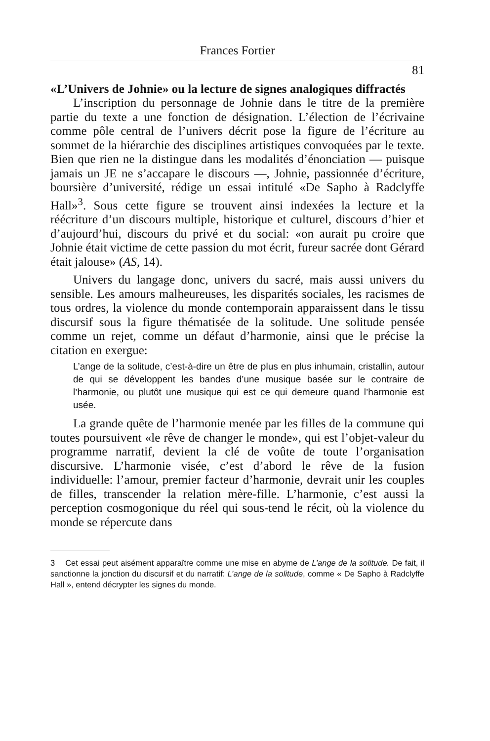Frances Fortier
81
«L’Univers de Johnie» ou la lecture de signes analogiques diffractés
L’inscription du personnage de Johnie dans le titre de la première partie du texte a une fonction de désignation. L’élection de l’écrivaine comme pôle central de l’univers décrit pose la figure de l’écriture au sommet de la hiérarchie des disciplines artistiques convoquées par le texte. Bien que rien ne la distingue dans les modalités d’énonciation — puisque jamais un JE ne s’accapare le discours —, Johnie, passionnée d’écriture, boursière d’université, rédige un essai intitulé «De Sapho à Radclyffe Hall»<sup>3</sup>. Sous cette figure se trouvent ainsi indexées la lecture et la réécriture d’un discours multiple, historique et culturel, discours d’hier et d’aujourd’hui, discours du privé et du social: «on aurait pu croire que Johnie était victime de cette passion du mot écrit, fureur sacrée dont Gérard était jalouse» (AS, 14).
Univers du langage donc, univers du sacré, mais aussi univers du sensible. Les amours malheureuses, les disparités sociales, les racismes de tous ordres, la violence du monde contemporain apparaissent dans le tissu discursif sous la figure thématisée de la solitude. Une solitude pensée comme un rejet, comme un défaut d’harmonie, ainsi que le précise la citation en exergue:
L’ange de la solitude, c’est-à-dire un être de plus en plus inhumain, cristallin, autour de qui se développent les bandes d’une musique basée sur le contraire de l’harmonie, ou plutôt une musique qui est ce qui demeure quand l’harmonie est usée.
La grande quête de l’harmonie menée par les filles de la commune qui toutes poursuivent «le rêve de changer le monde», qui est l’objet-valeur du programme narratif, devient la clé de voûte de toute l’organisation discursive. L’harmonie visée, c’est d’abord le rêve de la fusion individuelle: l’amour, premier facteur d’harmonie, devrait unir les couples de filles, transcender la relation mère-fille. L’harmonie, c’est aussi la perception cosmogonique du réel qui sous-tend le récit, où la violence du monde se répercute dans
3 Cet essai peut aisément apparaître comme une mise en abyme de L’ange de la solitude. De fait, il sanctionne la jonction du discursif et du narratif: L’ange de la solitude, comme « De Sapho à Radclyffe Hall », entend décrypter les signes du monde.